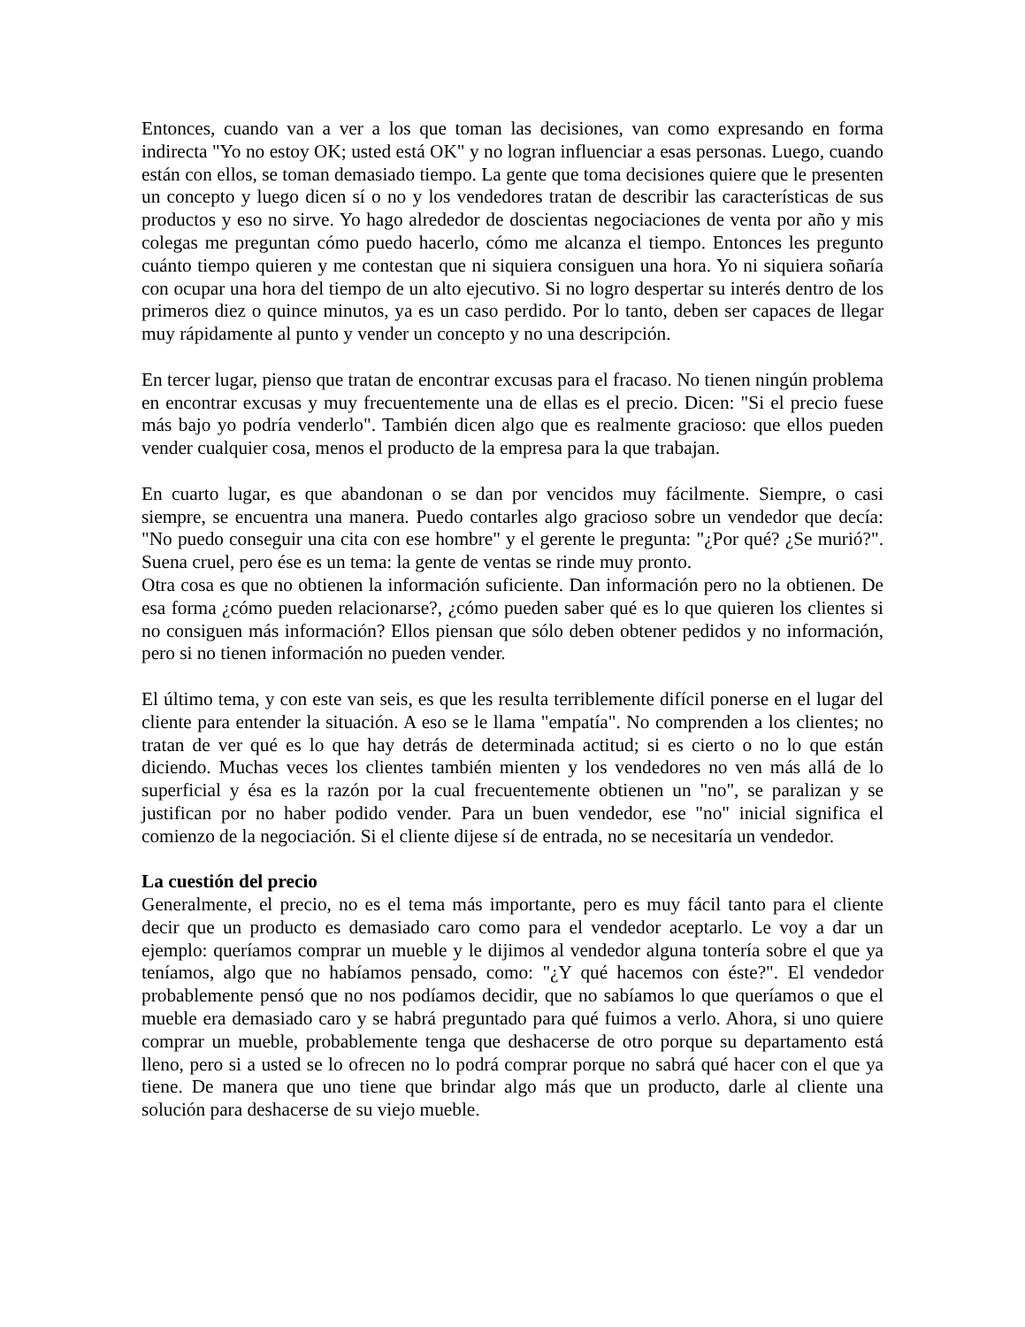Entonces, cuando van a ver a los que toman las decisiones, van como expresando en forma indirecta "Yo no estoy OK; usted está OK" y no logran influenciar a esas personas. Luego, cuando están con ellos, se toman demasiado tiempo. La gente que toma decisiones quiere que le presenten un concepto y luego dicen sí o no y los vendedores tratan de describir las características de sus productos y eso no sirve. Yo hago alrededor de doscientas negociaciones de venta por año y mis colegas me preguntan cómo puedo hacerlo, cómo me alcanza el tiempo. Entonces les pregunto cuánto tiempo quieren y me contestan que ni siquiera consiguen una hora. Yo ni siquiera soñaría con ocupar una hora del tiempo de un alto ejecutivo. Si no logro despertar su interés dentro de los primeros diez o quince minutos, ya es un caso perdido. Por lo tanto, deben ser capaces de llegar muy rápidamente al punto y vender un concepto y no una descripción.
En tercer lugar, pienso que tratan de encontrar excusas para el fracaso. No tienen ningún problema en encontrar excusas y muy frecuentemente una de ellas es el precio. Dicen: "Si el precio fuese más bajo yo podría venderlo". También dicen algo que es realmente gracioso: que ellos pueden vender cualquier cosa, menos el producto de la empresa para la que trabajan.
En cuarto lugar, es que abandonan o se dan por vencidos muy fácilmente. Siempre, o casi siempre, se encuentra una manera. Puedo contarles algo gracioso sobre un vendedor que decía: "No puedo conseguir una cita con ese hombre" y el gerente le pregunta: "¿Por qué? ¿Se murió?". Suena cruel, pero ése es un tema: la gente de ventas se rinde muy pronto.
Otra cosa es que no obtienen la información suficiente. Dan información pero no la obtienen. De esa forma ¿cómo pueden relacionarse?, ¿cómo pueden saber qué es lo que quieren los clientes si no consiguen más información? Ellos piensan que sólo deben obtener pedidos y no información, pero si no tienen información no pueden vender.
El último tema, y con este van seis, es que les resulta terriblemente difícil ponerse en el lugar del cliente para entender la situación. A eso se le llama "empatía". No comprenden a los clientes; no tratan de ver qué es lo que hay detrás de determinada actitud; si es cierto o no lo que están diciendo. Muchas veces los clientes también mienten y los vendedores no ven más allá de lo superficial y ésa es la razón por la cual frecuentemente obtienen un "no", se paralizan y se justifican por no haber podido vender. Para un buen vendedor, ese "no" inicial significa el comienzo de la negociación. Si el cliente dijese sí de entrada, no se necesitaría un vendedor.
La cuestión del precio
Generalmente, el precio, no es el tema más importante, pero es muy fácil tanto para el cliente decir que un producto es demasiado caro como para el vendedor aceptarlo. Le voy a dar un ejemplo: queríamos comprar un mueble y le dijimos al vendedor alguna tontería sobre el que ya teníamos, algo que no habíamos pensado, como: "¿Y qué hacemos con éste?". El vendedor probablemente pensó que no nos podíamos decidir, que no sabíamos lo que queríamos o que el mueble era demasiado caro y se habrá preguntado para qué fuimos a verlo. Ahora, si uno quiere comprar un mueble, probablemente tenga que deshacerse de otro porque su departamento está lleno, pero si a usted se lo ofrecen no lo podrá comprar porque no sabrá qué hacer con el que ya tiene. De manera que uno tiene que brindar algo más que un producto, darle al cliente una solución para deshacerse de su viejo mueble.